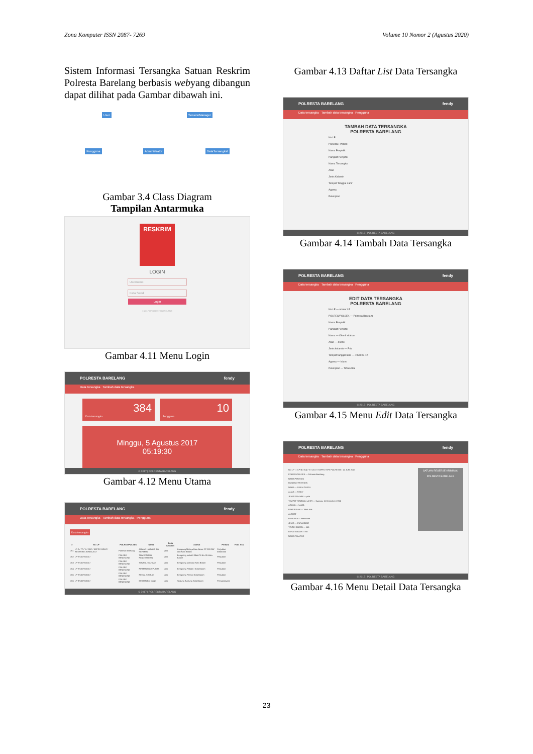Zona Komputer ISSN 2087- 7269 Volume 10 Nomor 2 (Agustus 2020)
Sistem Informasi Tersangka Satuan Reskrim Polresta Barelang berbasis webyang dibangun dapat dilihat pada Gambar dibawah ini.
User SessionManager
Pengguna Administrator DataTersangkat
Gambar 3.4 Class Diagram
Tampilan Antarmuka
RESKRIM
LOGIN
Username
Kata Sandi
Login
© 2017 | POLRESTA BARELANG
Gambar 4.11 Menu Login
POLRESTA BARELANG fendy
Data tersangka Tambah data tersangka
384
Data tersangka
10
Pengguna
Minggu, 5 Agustus 2017
05:19:30
© 2017 | POLRESTA BARELANG
Gambar 4.12 Menu Utama
POLRESTA BARELANG fendy
Data tersangka Tambah data tersangka Pengguna
Data tersangka
| # | No. LP | POLRES/POLSEK | Nama | Jenis Kelamin | Alamat | Perkara | Foto | Aksi |
| --- | --- | --- | --- | --- | --- | --- | --- | --- |
| 361 | LP-A / 77 / V / 2017 / KEPRI / BRLG / RESKRIM / 30 MEI 2017 | Polresta Barelang | AHMAD HARYADI Bin HERMAN | pria | Kampung Melayu Batu Besar RT 003 RW 008 Kota Batam | Perjudian Elektronik | | |
| 362 | LP-A/100/VI/2017 | POLSEK BENGKONG | TOMSON RIO PANGGABEAN | pria | Bengkong Indah II Blok C1 No. 05 Kota Batam | Perjudian | | |
| 363 | LP-A/100/VI/2017 | POLSEK BENGKONG | TUMPAL SIAHAAN | pria | Bengkong Mahkota Kota Batam | Perjudian | | |
| 364 | LP-A/100/VI/2017 | POLSEK BENGKONG | FIRMANSYAH PURBA | pria | Bengkong Palapa I Kota Batam | Perjudian | | |
| 365 | LP-A/100/VI/2017 | POLSEK BENGKONG | RENAL SIAGIAN | pria | Bengkong Permai Kota Batam | Perjudian | | |
| 366 | LP-B/102/VI/2017 | POLSEK BENGKONG | MISRAN Bin DANI | pria | Tanjung Buntung Kota Batam | Penganiayaan | | |
© 2017 | POLRESTA BARELANG
Gambar 4.13 Daftar List Data Tersangka
POLRESTA BARELANG fendy
Data tersangka Tambah data tersangka Pengguna
TAMBAH DATA TERSANGKA
POLRESTA BARELANG
No.LP
Polresta / Polsek
Nama Penyidik
Pangkat Penyidik
Nama Tersangka
Alias
Jenis Kelamin
Tempat Tanggal Lahir
Agama
Pekerjaan
© 2017 | POLRESTA BARELANG
Gambar 4.14 Tambah Data Tersangka
POLRESTA BARELANG fendy
Data tersangka Tambah data tersangka Pengguna
EDIT DATA TERSANGKA
POLRESTA BARELANG
No.LP — nomor LP
POLRES/POLSEK — Polresta Barelang
Nama Penyidik
Pangkat Penyidik
Nama — Okenli silaban
Alias — okenli
Jenis kelamin — Pria
Tempat tanggal lahir — 1998-07-12
Agama — Islam
Pekerjaan — Tidak Ada
© 2017 | POLRESTA BARELANG
Gambar 4.15 Menu Edit Data Tersangka
POLRESTA BARELANG fendy
Data tersangka Tambah data tersangka Pengguna
NO LP — LP-B / 814 / VI / 2017 / KEPRI / SPK POLRESTA / 12 JUNI 2017
POLRES/POLSEK — Polresta Barelang
NAMA PENYIDIK
PANGKAT PENYIDIK
NAMA — RISKY GOSTA
ALIAS — RISKY
JENIS KELAMIN — pria
TEMPAT TANGGAL LAHIR — Kupang, 11 Desember 1994
AGAMA — katolik
PEKERJAAN — Tidak Ada
ALAMAT
PERKARA — Pencurian
JENIS — CURANMOR
TINGGI BADAN — 165
BERAT BADAN — 60
NAMA PELAPOR
SATUAN RESERSE KRIMINAL POLRESTA BARELANG
© 2017 | POLRESTA BARELANG
Gambar 4.16 Menu Detail Data Tersangka
23